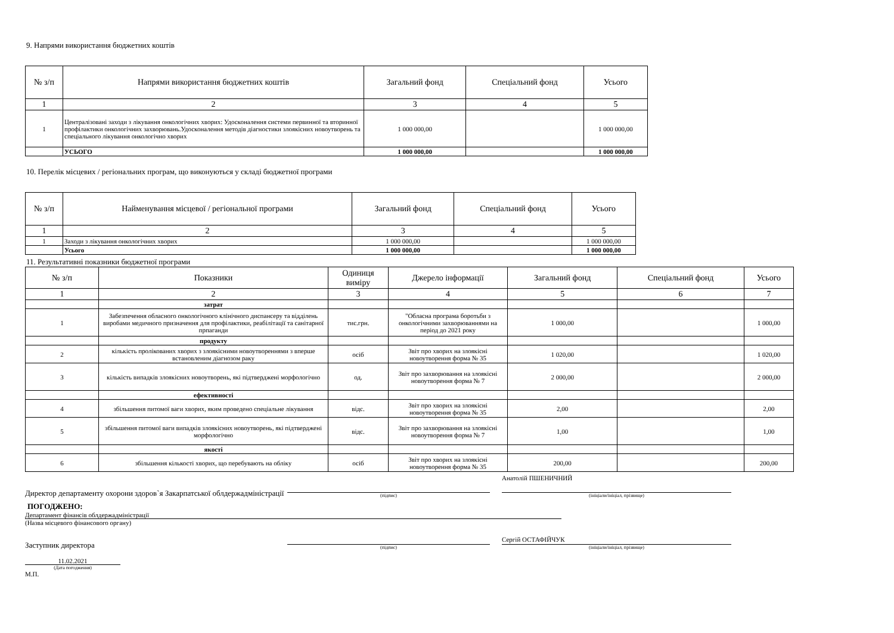9. Напрями використання бюджетних коштів
| № з/п | Напрями використання бюджетних коштів | Загальний фонд | Спеціальний фонд | Усього |
| --- | --- | --- | --- | --- |
| 1 | 2 | 3 | 4 | 5 |
| 1 | Централізовані заходи з лікування онкологічних хворих: Удосконалення системи первинної та вторинної профілактики онкологічних захворювань.Удосконалення методів діагностики злоякісних новоутворень та спеціального лікування онкологічно хворих | 1 000 000,00 | | 1 000 000,00 |
| | УСЬОГО | 1 000 000,00 | | 1 000 000,00 |
10. Перелік місцевих / регіональних програм, що виконуються у складі бюджетної програми
| № з/п | Найменування місцевої / регіональної програми | Загальний фонд | Спеціальний фонд | Усього |
| --- | --- | --- | --- | --- |
| 1 | 2 | 3 | 4 | 5 |
| 1 | Заходи з лікування онкологічних хворих | 1 000 000,00 | | 1 000 000,00 |
| | Усього | 1 000 000,00 | | 1 000 000,00 |
11. Результативні показники бюджетної програми
| № з/п | Показники | Одиниця виміру | Джерело інформації | Загальний фонд | Спеціальний фонд | Усього |
| --- | --- | --- | --- | --- | --- | --- |
| 1 | 2 | 3 | 4 | 5 | 6 | 7 |
| | затрат | | | | | |
| 1 | Забезпечення обласного онкологічного клінічного диспансеру та відділень виробами медичного призначення для профілактики, реабілітації та санітарної прпаганди | тис.грн. | "Обласна програма боротьби з онкологічними захворюваннями на період до 2021 року | 1 000,00 | | 1 000,00 |
| | продукту | | | | | |
| 2 | кількість пролікованих хворих з злоякісними новоутвореннями з вперше встановленим діагнозом раку | осіб | Звіт про хворих на злоякісні новоутворення форма № 35 | 1 020,00 | | 1 020,00 |
| 3 | кількість випадків злоякісних новоутворень, які підтверджені морфологічно | од. | Звіт про захворювання на злоякісні новоутворення форма № 7 | 2 000,00 | | 2 000,00 |
| | ефективності | | | | | |
| 4 | збільшення питомої ваги хворих, яким проведено спеціальне лікування | відс. | Звіт про хворих на злоякісні новоутворення форма № 35 | 2,00 | | 2,00 |
| 5 | збільшення питомої ваги випадків злоякісних новоутворень, які підтверджені морфологічно | відс. | Звіт про захворювання на злоякісні новоутворення форма № 7 | 1,00 | | 1,00 |
| | якості | | | | | |
| 6 | збільшення кількості хворих, що перебувають на обліку | осіб | Звіт про хворих на злоякісні новоутворення форма № 35 | 200,00 | | 200,00 |
Директор департаменту охорони здоров`я Закарпатської облдержадміністрації
(підпис)
Анатолій ПШЕНИЧНИЙ
(ініціали/ініціал, прізвище)
ПОГОДЖЕНО:
Департамент фінансів облдержадміністрації
(Назва місцевого фінансового органу)
Заступник директора
(підпис)
Сергій ОСТАФІЙЧУК
(ініціали/ініціал, прізвище)
11.02.2021
(Дата погодження)
М.П.